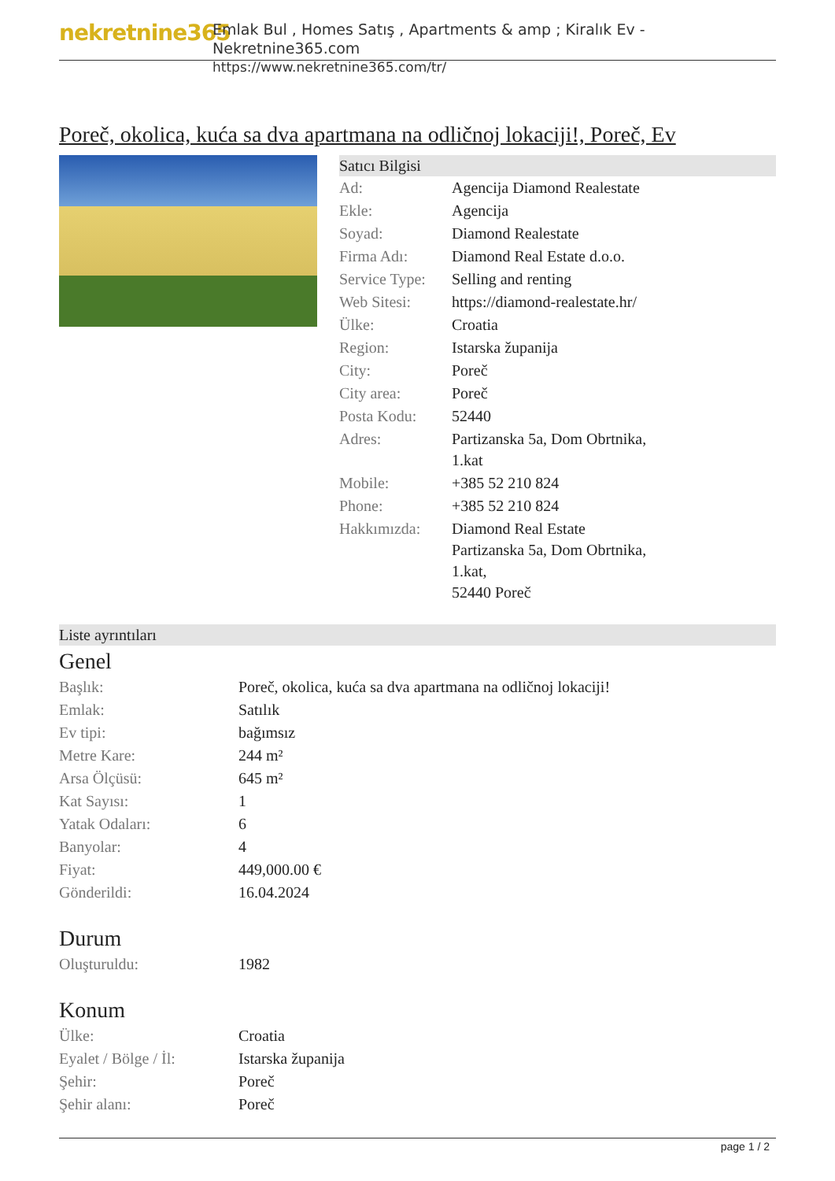nekretnine365
Emlak Bul , Homes Satış , Apartments & amp ; Kiralık Ev - Nekretnine365.com
https://www.nekretnine365.com/tr/
Poreč, okolica, kuća sa dva apartmana na odličnoj lokaciji!, Poreč, Ev
Satıcı Bilgisi
| Ad: | Agencija Diamond Realestate |
| Ekle: | Agencija |
| Soyad: | Diamond Realestate |
| Firma Adı: | Diamond Real Estate d.o.o. |
| Service Type: | Selling and renting |
| Web Sitesi: | https://diamond-realestate.hr/ |
| Ülke: | Croatia |
| Region: | Istarska županija |
| City: | Poreč |
| City area: | Poreč |
| Posta Kodu: | 52440 |
| Adres: | Partizanska 5a, Dom Obrtnika, 1.kat |
| Mobile: | +385 52 210 824 |
| Phone: | +385 52 210 824 |
| Hakkımızda: | Diamond Real Estate Partizanska 5a, Dom Obrtnika, 1.kat, 52440 Poreč |
Liste ayrıntıları
Genel
| Başlık: | Poreč, okolica, kuća sa dva apartmana na odličnoj lokaciji! |
| Emlak: | Satılık |
| Ev tipi: | bağımsız |
| Metre Kare: | 244 m² |
| Arsa Ölçüsü: | 645 m² |
| Kat Sayısı: | 1 |
| Yatak Odaları: | 6 |
| Banyolar: | 4 |
| Fiyat: | 449,000.00 € |
| Gönderildi: | 16.04.2024 |
Durum
| Oluşturuldu: | 1982 |
Konum
| Ülke: | Croatia |
| Eyalet / Bölge / İl: | Istarska županija |
| Şehir: | Poreč |
| Şehir alanı: | Poreč |
page 1 / 2